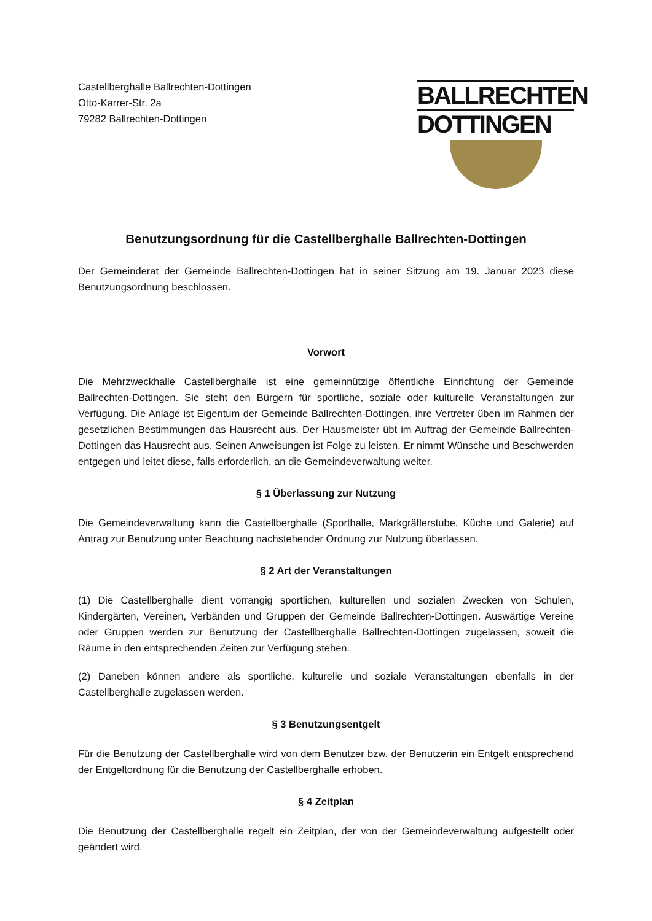Castellberghalle Ballrechten-Dottingen
Otto-Karrer-Str. 2a
79282 Ballrechten-Dottingen
BALLRECHTEN
DOTTINGEN
Benutzungsordnung für die Castellberghalle Ballrechten-Dottingen
Der Gemeinderat der Gemeinde Ballrechten-Dottingen hat in seiner Sitzung am 19. Januar 2023 diese Benutzungsordnung beschlossen.
Vorwort
Die Mehrzweckhalle Castellberghalle ist eine gemeinnützige öffentliche Einrichtung der Gemeinde Ballrechten-Dottingen. Sie steht den Bürgern für sportliche, soziale oder kulturelle Veranstaltungen zur Verfügung. Die Anlage ist Eigentum der Gemeinde Ballrechten-Dottingen, ihre Vertreter üben im Rahmen der gesetzlichen Bestimmungen das Hausrecht aus. Der Hausmeister übt im Auftrag der Gemeinde Ballrechten-Dottingen das Hausrecht aus. Seinen Anweisungen ist Folge zu leisten. Er nimmt Wünsche und Beschwerden entgegen und leitet diese, falls erforderlich, an die Gemeindeverwaltung weiter.
§ 1 Überlassung zur Nutzung
Die Gemeindeverwaltung kann die Castellberghalle (Sporthalle, Markgräflerstube, Küche und Galerie) auf Antrag zur Benutzung unter Beachtung nachstehender Ordnung zur Nutzung überlassen.
§ 2 Art der Veranstaltungen
(1) Die Castellberghalle dient vorrangig sportlichen, kulturellen und sozialen Zwecken von Schulen, Kindergärten, Vereinen, Verbänden und Gruppen der Gemeinde Ballrechten-Dottingen. Auswärtige Vereine oder Gruppen werden zur Benutzung der Castellberghalle Ballrechten-Dottingen zugelassen, soweit die Räume in den entsprechenden Zeiten zur Verfügung stehen.
(2) Daneben können andere als sportliche, kulturelle und soziale Veranstaltungen ebenfalls in der Castellberghalle zugelassen werden.
§ 3 Benutzungsentgelt
Für die Benutzung der Castellberghalle wird von dem Benutzer bzw. der Benutzerin ein Entgelt entsprechend der Entgeltordnung für die Benutzung der Castellberghalle erhoben.
§ 4 Zeitplan
Die Benutzung der Castellberghalle regelt ein Zeitplan, der von der Gemeindeverwaltung aufgestellt oder geändert wird.